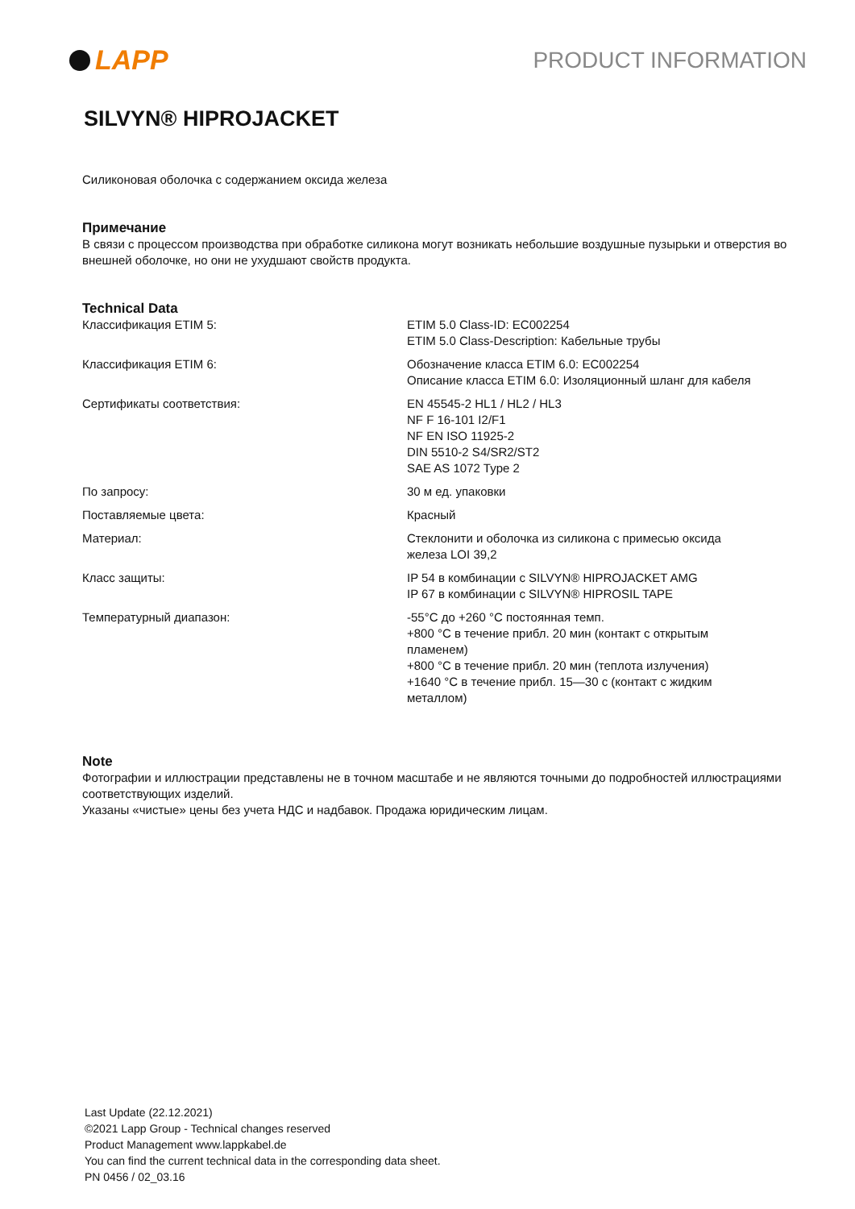LAPP
PRODUCT INFORMATION
SILVYN® HIPROJACKET
Силиконовая оболочка с содержанием оксида железа
Примечание
В связи с процессом производства при обработке силикона могут возникать небольшие воздушные пузырьки и отверстия во внешней оболочке, но они не ухудшают свойств продукта.
Technical Data
| Классификация ETIM 5: | ETIM 5.0 Class-ID: EC002254 ETIM 5.0 Class-Description: Кабельные трубы |
| Классификация ETIM 6: | Обозначение класса ETIM 6.0: EC002254 Описание класса ETIM 6.0: Изоляционный шланг для кабеля |
| Сертификаты соответствия: | EN 45545-2 HL1 / HL2 / HL3 NF F 16-101 I2/F1 NF EN ISO 11925-2 DIN 5510-2 S4/SR2/ST2 SAE AS 1072 Type 2 |
| По запросу: | 30 м ед. упаковки |
| Поставляемые цвета: | Красный |
| Материал: | Стеклонити и оболочка из силикона с примесью оксида железа LOI 39,2 |
| Класс защиты: | IP 54 в комбинации с SILVYN® HIPROJACKET AMG IP 67 в комбинации с SILVYN® HIPROSIL TAPE |
| Температурный диапазон: | -55°C до +260 °C постоянная темп. +800 °C в течение прибл. 20 мин (контакт с открытым пламенем) +800 °C в течение прибл. 20 мин (теплота излучения) +1640 °C в течение прибл. 15—30 с (контакт с жидким металлом) |
Note
Фотографии и иллюстрации представлены не в точном масштабе и не являются точными до подробностей иллюстрациями соответствующих изделий.
Указаны «чистые» цены без учета НДС и надбавок. Продажа юридическим лицам.
Last Update (22.12.2021)
©2021 Lapp Group - Technical changes reserved
Product Management www.lappkabel.de
You can find the current technical data in the corresponding data sheet.
PN 0456 / 02_03.16